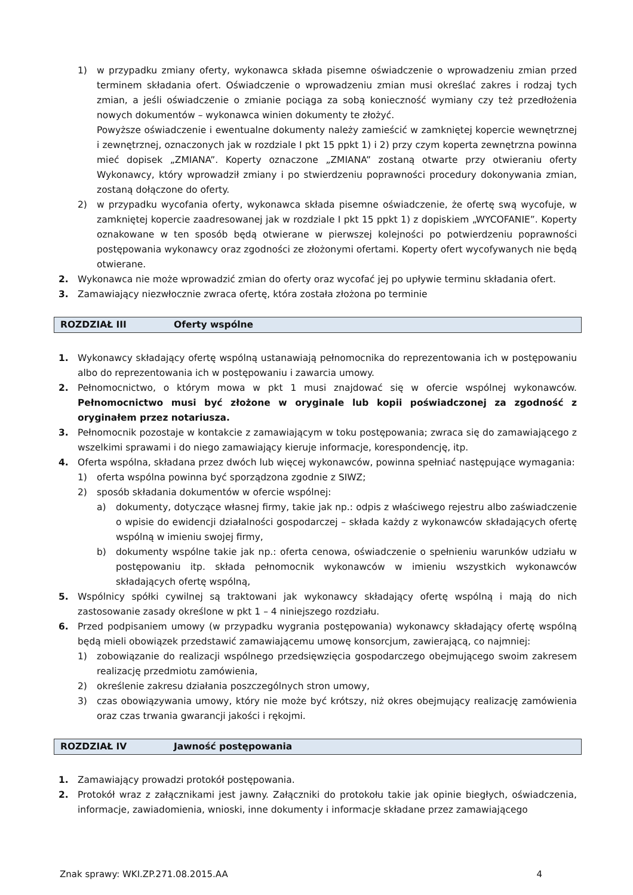1) w przypadku zmiany oferty, wykonawca składa pisemne oświadczenie o wprowadzeniu zmian przed terminem składania ofert. Oświadczenie o wprowadzeniu zmian musi określać zakres i rodzaj tych zmian, a jeśli oświadczenie o zmianie pociąga za sobą konieczność wymiany czy też przedłożenia nowych dokumentów – wykonawca winien dokumenty te złożyć.
Powyższe oświadczenie i ewentualne dokumenty należy zamieścić w zamkniętej kopercie wewnętrznej i zewnętrznej, oznaczonych jak w rozdziale I pkt 15 ppkt 1) i 2) przy czym koperta zewnętrzna powinna mieć dopisek „ZMIANA”. Koperty oznaczone „ZMIANA” zostaną otwarte przy otwieraniu oferty Wykonawcy, który wprowadził zmiany i po stwierdzeniu poprawności procedury dokonywania zmian, zostaną dołączone do oferty.
2) w przypadku wycofania oferty, wykonawca składa pisemne oświadczenie, że ofertę swą wycofuje, w zamkniętej kopercie zaadresowanej jak w rozdziale I pkt 15 ppkt 1) z dopiskiem „WYCOFANIE”. Koperty oznakowane w ten sposób będą otwierane w pierwszej kolejności po potwierdzeniu poprawności postępowania wykonawcy oraz zgodności ze złożonymi ofertami. Koperty ofert wycofywanych nie będą otwierane.
2. Wykonawca nie może wprowadzić zmian do oferty oraz wycofać jej po upływie terminu składania ofert.
3. Zamawiający niezwłocznie zwraca ofertę, która została złożona po terminie
ROZDZIAŁ III Oferty wspólne
1. Wykonawcy składający ofertę wspólną ustanawiają pełnomocnika do reprezentowania ich w postępowaniu albo do reprezentowania ich w postępowaniu i zawarcia umowy.
2. Pełnomocnictwo, o którym mowa w pkt 1 musi znajdować się w ofercie wspólnej wykonawców. Pełnomocnictwo musi być złożone w oryginale lub kopii poświadczonej za zgodność z oryginałem przez notariusza.
3. Pełnomocnik pozostaje w kontakcie z zamawiającym w toku postępowania; zwraca się do zamawiającego z wszelkimi sprawami i do niego zamawiający kieruje informacje, korespondencję, itp.
4. Oferta wspólna, składana przez dwóch lub więcej wykonawców, powinna spełniać następujące wymagania:
1) oferta wspólna powinna być sporządzona zgodnie z SIWZ;
2) sposób składania dokumentów w ofercie wspólnej:
a) dokumenty, dotyczące własnej firmy, takie jak np.: odpis z właściwego rejestru albo zaświadczenie o wpisie do ewidencji działalności gospodarczej – składa każdy z wykonawców składających ofertę wspólną w imieniu swojej firmy,
b) dokumenty wspólne takie jak np.: oferta cenowa, oświadczenie o spełnieniu warunków udziału w postępowaniu itp. składa pełnomocnik wykonawców w imieniu wszystkich wykonawców składających ofertę wspólną,
5. Wspólnicy spółki cywilnej są traktowani jak wykonawcy składający ofertę wspólną i mają do nich zastosowanie zasady określone w pkt 1 – 4 niniejszego rozdziału.
6. Przed podpisaniem umowy (w przypadku wygrania postępowania) wykonawcy składający ofertę wspólną będą mieli obowiązek przedstawić zamawiającemu umowę konsorcjum, zawierającą, co najmniej:
1) zobowiązanie do realizacji wspólnego przedsięwzięcia gospodarczego obejmującego swoim zakresem realizację przedmiotu zamówienia,
2) określenie zakresu działania poszczególnych stron umowy,
3) czas obowiązywania umowy, który nie może być krótszy, niż okres obejmujący realizację zamówienia oraz czas trwania gwarancji jakości i rękojmi.
ROZDZIAŁ IV Jawność postępowania
1. Zamawiający prowadzi protokół postępowania.
2. Protokół wraz z załącznikami jest jawny. Załączniki do protokołu takie jak opinie biegłych, oświadczenia, informacje, zawiadomienia, wnioski, inne dokumenty i informacje składane przez zamawiającego
Znak sprawy: WKI.ZP.271.08.2015.AA 4